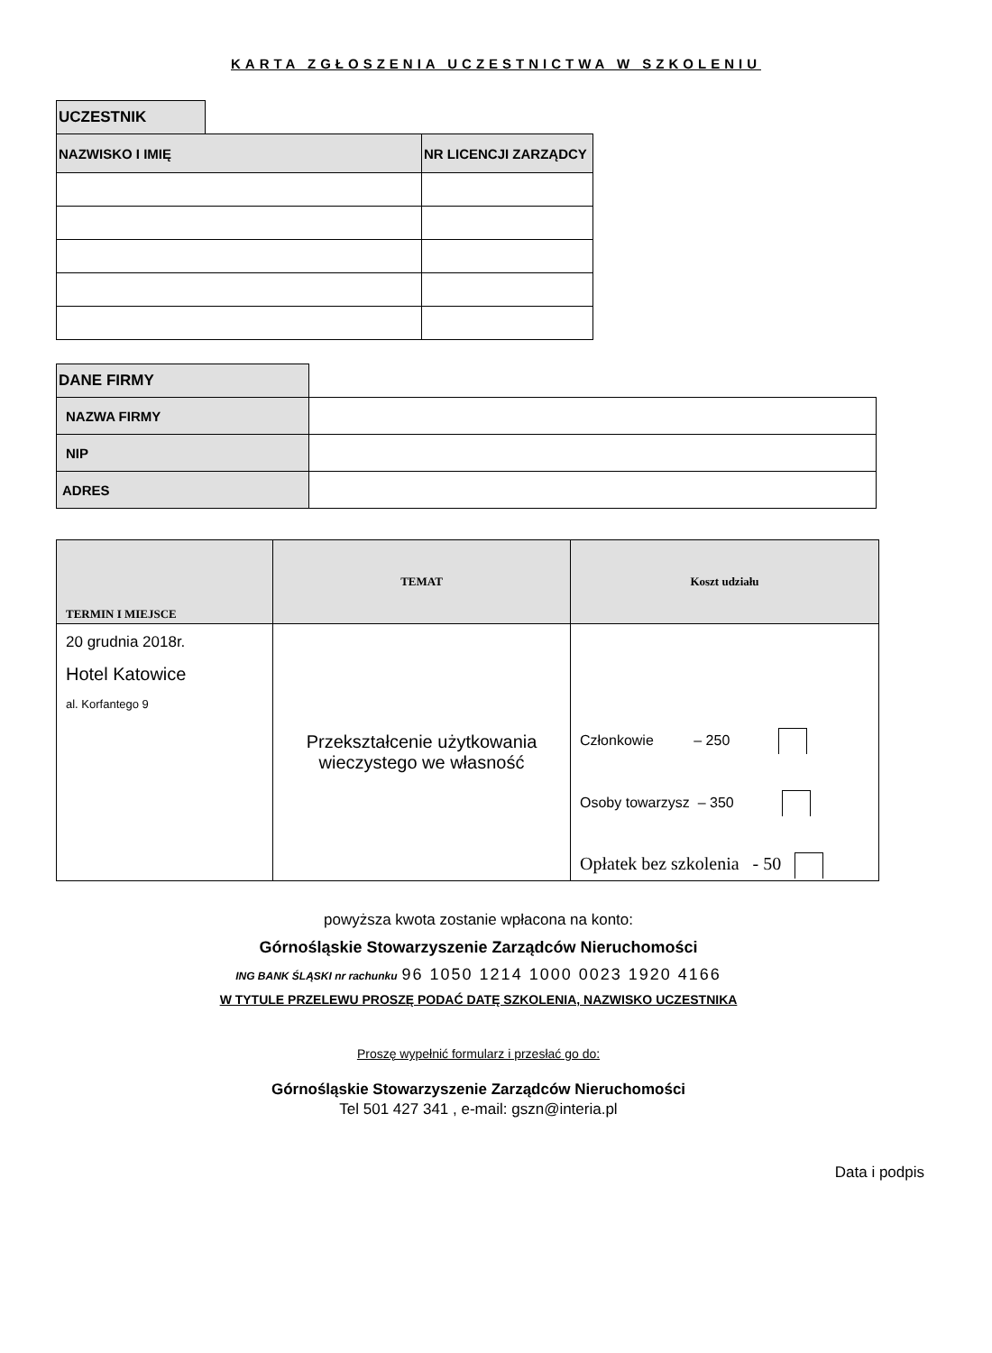KARTA ZGŁOSZENIA UCZESTNICTWA W SZKOLENIU
| UCZESTNIK | | |
| NAZWISKO I IMIĘ | | NR LICENCJI ZARZĄDCY |
| DANE FIRMY | |
| NAZWA FIRMY | |
| NIP | |
| ADRES | |
| TERMIN I MIEJSCE | TEMAT | Koszt udziału |
| --- | --- | --- |
| 20 grudnia 2018r. Hotel Katowice al. Korfantego 9 | Przekształcenie użytkowania wieczystego we własność | Członkowie – 250 Osoby towarzysz – 350 Opłatek bez szkolenia - 50 |
powyższa kwota zostanie wpłacona na konto:
Górnośląskie Stowarzyszenie Zarządców Nieruchomości
ING BANK ŚLĄSKI nr rachunku 96 1050 1214 1000 0023 1920 4166
W TYTULE PRZELEWU PROSZĘ PODAĆ DATĘ SZKOLENIA, NAZWISKO UCZESTNIKA
Proszę wypełnić formularz i przesłać go do:
Górnośląskie Stowarzyszenie Zarządców Nieruchomości
Tel 501 427 341 , e-mail: gszn@interia.pl
Data i podpis